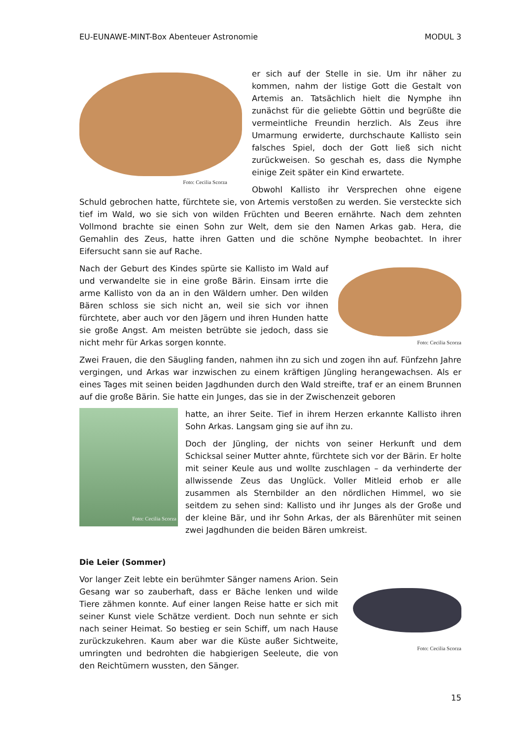EU-EUNAWE-MINT-Box Abenteuer Astronomie MODUL 3
Foto: Cecilia Scorza
er sich auf der Stelle in sie. Um ihr näher zu kommen, nahm der listige Gott die Gestalt von Artemis an. Tatsächlich hielt die Nymphe ihn zunächst für die geliebte Göttin und begrüßte die vermeintliche Freundin herzlich. Als Zeus ihre Umarmung erwiderte, durchschaute Kallisto sein falsches Spiel, doch der Gott ließ sich nicht zurückweisen. So geschah es, dass die Nymphe einige Zeit später ein Kind erwartete.
Obwohl Kallisto ihr Versprechen ohne eigene Schuld gebrochen hatte, fürchtete sie, von Artemis verstoßen zu werden. Sie versteckte sich tief im Wald, wo sie sich von wilden Früchten und Beeren ernährte. Nach dem zehnten Vollmond brachte sie einen Sohn zur Welt, dem sie den Namen Arkas gab. Hera, die Gemahlin des Zeus, hatte ihren Gatten und die schöne Nymphe beobachtet. In ihrer Eifersucht sann sie auf Rache.
Foto: Cecilia Scorza
Nach der Geburt des Kindes spürte sie Kallisto im Wald auf und verwandelte sie in eine große Bärin. Einsam irrte die arme Kallisto von da an in den Wäldern umher. Den wilden Bären schloss sie sich nicht an, weil sie sich vor ihnen fürchtete, aber auch vor den Jägern und ihren Hunden hatte sie große Angst. Am meisten betrübte sie jedoch, dass sie nicht mehr für Arkas sorgen konnte.
Zwei Frauen, die den Säugling fanden, nahmen ihn zu sich und zogen ihn auf. Fünfzehn Jahre vergingen, und Arkas war inzwischen zu einem kräftigen Jüngling herangewachsen. Als er eines Tages mit seinen beiden Jagdhunden durch den Wald streifte, traf er an einem Brunnen auf die große Bärin. Sie hatte ein Junges, das sie in der Zwischenzeit geboren
Foto: Cecilia Scorza
hatte, an ihrer Seite. Tief in ihrem Herzen erkannte Kallisto ihren Sohn Arkas. Langsam ging sie auf ihn zu.
Doch der Jüngling, der nichts von seiner Herkunft und dem Schicksal seiner Mutter ahnte, fürchtete sich vor der Bärin. Er holte mit seiner Keule aus und wollte zuschlagen – da verhinderte der allwissende Zeus das Unglück. Voller Mitleid erhob er alle zusammen als Sternbilder an den nördlichen Himmel, wo sie seitdem zu sehen sind: Kallisto und ihr Junges als der Große und der kleine Bär, und ihr Sohn Arkas, der als Bärenhüter mit seinen zwei Jagdhunden die beiden Bären umkreist.
Die Leier (Sommer)
Foto: Cecilia Scorza
Vor langer Zeit lebte ein berühmter Sänger namens Arion. Sein Gesang war so zauberhaft, dass er Bäche lenken und wilde Tiere zähmen konnte. Auf einer langen Reise hatte er sich mit seiner Kunst viele Schätze verdient. Doch nun sehnte er sich nach seiner Heimat. So bestieg er sein Schiff, um nach Hause zurückzukehren. Kaum aber war die Küste außer Sichtweite, umringten und bedrohten die habgierigen Seeleute, die von den Reichtümern wussten, den Sänger.
15